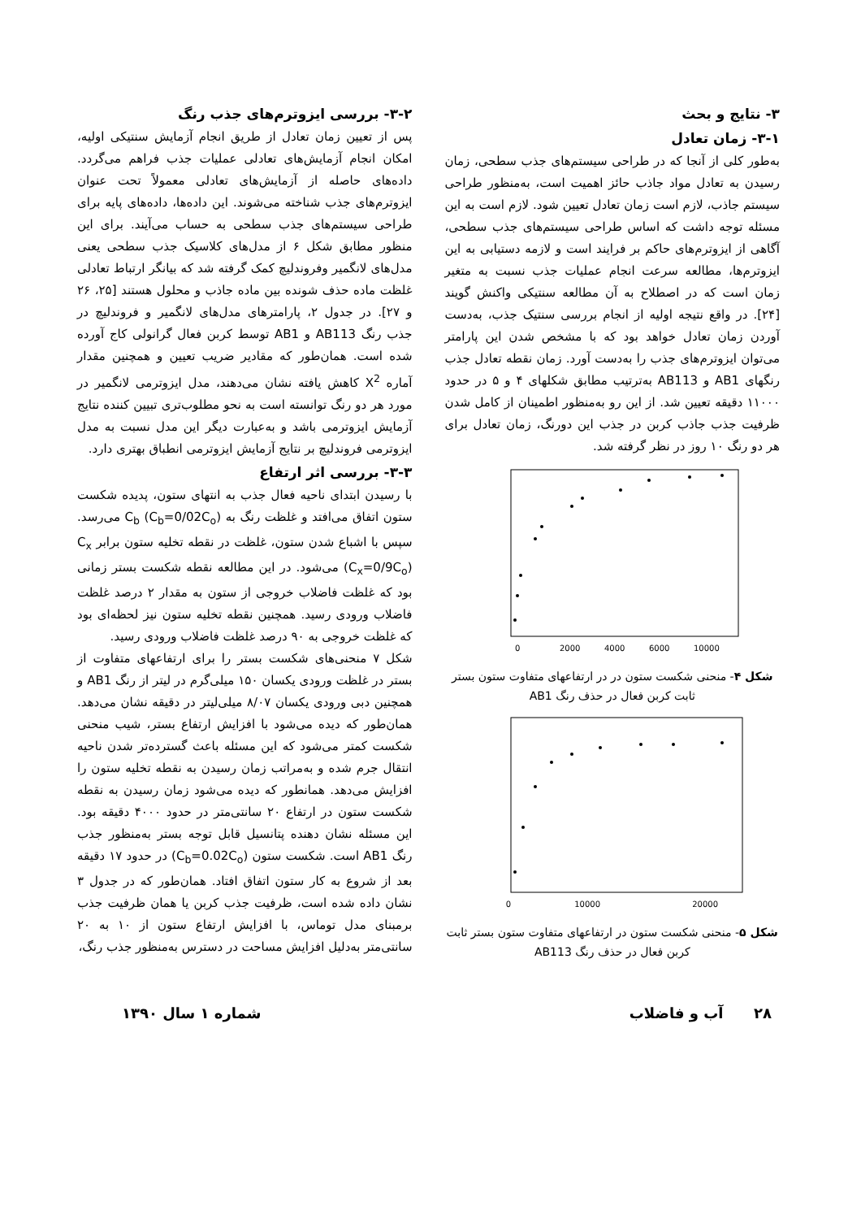۳- نتایج و بحث
۳-۱- زمان تعادل
به‌طور کلی از آنجا که در طراحی سیستم‌های جذب سطحی، زمان رسیدن به تعادل مواد جاذب حائز اهمیت است، به‌منظور طراحی سیستم جاذب، لازم است زمان تعادل تعیین شود. لازم است به این مسئله توجه داشت که اساس طراحی سیستم‌های جذب سطحی، آگاهی از ایزوترم‌های حاکم بر فرایند است و لازمه دستیابی به این ایزوترم‌ها، مطالعه سرعت انجام عملیات جذب نسبت به متغیر زمان است که در اصطلاح به آن مطالعه سنتیکی واکنش گویند [۲۴]. در واقع نتیجه اولیه از انجام بررسی سنتیک جذب، به‌دست آوردن زمان تعادل خواهد بود که با مشخص شدن این پارامتر می‌توان ایزوترم‌های جذب را به‌دست آورد. زمان نقطه تعادل جذب رنگهای AB1 و AB113 به‌ترتیب مطابق شکلهای ۴ و ۵ در حدود ۱۱۰۰۰ دقیقه تعیین شد. از این رو به‌منظور اطمینان از کامل شدن ظرفیت جذب جاذب کربن در جذب این دورنگ، زمان تعادل برای هر دو رنگ ۱۰ روز در نظر گرفته شد.
0
2000
4000
6000
10000
شکل ۴- منحنی شکست ستون در در ارتفاعهای متفاوت ستون بستر ثابت کربن فعال در حذف رنگ AB1
0
10000
20000
شکل ۵- منحنی شکست ستون در ارتفاعهای متفاوت ستون بستر ثابت کربن فعال در حذف رنگ AB113
۳-۲- بررسی ایزوترم‌های جذب رنگ
پس از تعیین زمان تعادل از طریق انجام آزمایش سنتیکی اولیه، امکان انجام آزمایش‌های تعادلی عملیات جذب فراهم می‌گردد. داده‌های حاصله از آزمایش‌های تعادلی معمولاً تحت عنوان ایزوترم‌های جذب شناخته می‌شوند. این داده‌ها، داده‌های پایه برای طراحی سیستم‌های جذب سطحی به حساب می‌آیند. برای این منظور مطابق شکل ۶ از مدل‌های کلاسیک جذب سطحی یعنی مدل‌های لانگمیر وفروندلیچ کمک گرفته شد که بیانگر ارتباط تعادلی غلظت ماده حذف شونده بین ماده جاذب و محلول هستند [۲۵، ۲۶ و ۲۷]. در جدول ۲، پارامترهای مدل‌های لانگمیر و فروندلیچ در جذب رنگ AB113 و AB1 توسط کربن فعال گرانولی کاج آورده شده است. همان‌طور که مقادیر ضریب تعیین و همچنین مقدار آماره X<sup>2</sup> کاهش یافته نشان می‌دهند، مدل ایزوترمی لانگمیر در مورد هر دو رنگ توانسته است به نحو مطلوب‌تری تبیین کننده نتایج آزمایش ایزوترمی باشد و به‌عبارت دیگر این مدل نسبت به مدل ایزوترمی فروندلیچ بر نتایج آزمایش ایزوترمی انطباق بهتری دارد.
۳-۳- بررسی اثر ارتفاع
با رسیدن ابتدای ناحیه فعال جذب به انتهای ستون، پدیده شکست ستون اتفاق می‌افتد و غلظت رنگ به C<sub>b</sub> (C<sub>b</sub>=0/02C<sub>o</sub>) می‌رسد. سپس با اشباع شدن ستون، غلظت در نقطه تخلیه ستون برابر C<sub>x</sub> (C<sub>x</sub>=0/9C<sub>o</sub>) می‌شود. در این مطالعه نقطه شکست بستر زمانی بود که غلظت فاضلاب خروجی از ستون به مقدار ۲ درصد غلظت فاضلاب ورودی رسید. همچنین نقطه تخلیه ستون نیز لحظه‌ای بود که غلظت خروجی به ۹۰ درصد غلظت فاضلاب ورودی رسید.
شکل ۷ منحنی‌های شکست بستر را برای ارتفاعهای متفاوت از بستر در غلظت ورودی یکسان ۱۵۰ میلی‌گرم در لیتر از رنگ AB1 و همچنین دبی ورودی یکسان ۸/۰۷ میلی‌لیتر در دقیقه نشان می‌دهد. همان‌طور که دیده می‌شود با افزایش ارتفاع بستر، شیب منحنی شکست کمتر می‌شود که این مسئله باعث گسترده‌تر شدن ناحیه انتقال جرم شده و به‌مراتب زمان رسیدن به نقطه تخلیه ستون را افزایش می‌دهد. همانطور که دیده می‌شود زمان رسیدن به نقطه شکست ستون در ارتفاع ۲۰ سانتی‌متر در حدود ۴۰۰۰ دقیقه بود. این مسئله نشان دهنده پتانسیل قابل توجه بستر به‌منظور جذب رنگ AB1 است. شکست ستون (C<sub>b</sub>=0.02C<sub>o</sub>) در حدود ۱۷ دقیقه بعد از شروع به کار ستون اتفاق افتاد. همان‌طور که در جدول ۳ نشان داده شده است، ظرفیت جذب کربن یا همان ظرفیت جذب برمبنای مدل توماس، با افزایش ارتفاع ستون از ۱۰ به ۲۰ سانتی‌متر به‌دلیل افزایش مساحت در دسترس به‌منظور جذب رنگ،
۲۸ آب و فاضلاب شماره ۱ سال ۱۳۹۰